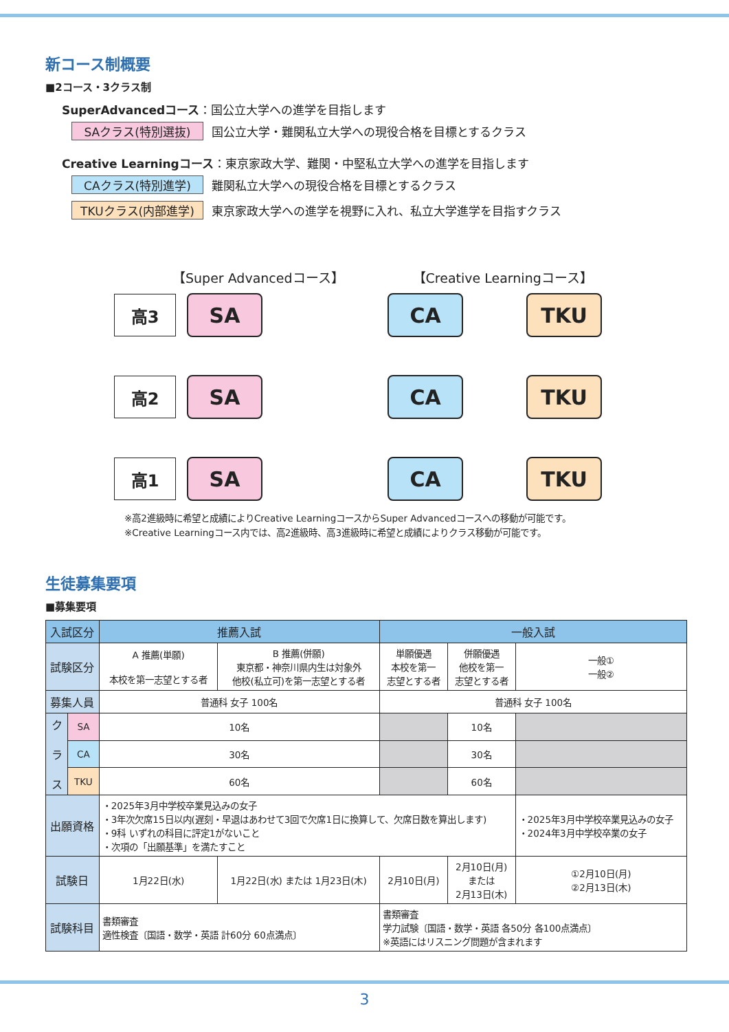新コース制概要
■2コース・3クラス制
SuperAdvancedコース：国公立大学への進学を目指します
SAクラス(特別選抜) 国公立大学・難関私立大学への現役合格を目標とするクラス
Creative Learningコース：東京家政大学、難関・中堅私立大学への進学を目指します
CAクラス(特別進学) 難関私立大学への現役合格を目標とするクラス
TKUクラス(内部進学) 東京家政大学への進学を視野に入れ、私立大学進学を目指すクラス
【Super Advancedコース】 【Creative Learningコース】
高3
SA
CA
TKU
高2
SA
CA
TKU
高1
SA
CA
TKU
※高2進級時に希望と成績によりCreative LearningコースからSuper Advancedコースへの移動が可能です。
※Creative Learningコース内では、高2進級時、高3進級時に希望と成績によりクラス移動が可能です。
生徒募集要項
■募集要項
| 入試区分 | | 推薦入試 | | 一般入試 | | |
| --- | --- | --- | --- | --- | --- | --- |
| 試験区分 | | A 推薦(単願) 本校を第一志望とする者 | B 推薦(併願) 東京都・神奈川県内生は対象外 他校(私立可)を第一志望とする者 | 単願優遇 本校を第一 志望とする者 | 併願優遇 他校を第一 志望とする者 | 一般① 一般② |
| 募集人員 | | 普通科 女子 100名 | | 普通科 女子 100名 | | |
| ク ラ ス | SA | 10名 | | | 10名 | |
| | CA | 30名 | | | 30名 | |
| | TKU | 60名 | | | 60名 | |
| 出願資格 | | ・2025年3月中学校卒業見込みの女子 ・3年次欠席15日以内(遅刻・早退はあわせて3回で欠席1日に換算して、欠席日数を算出します) ・9科 いずれの科目に評定1がないこと ・次項の「出願基準」を満たすこと | | | | ・2025年3月中学校卒業見込みの女子 ・2024年3月中学校卒業の女子 |
| 試験日 | | 1月22日(水) | 1月22日(水) または 1月23日(木) | 2月10日(月) | 2月10日(月) または 2月13日(木) | ①2月10日(月) ②2月13日(木) |
| 試験科目 | | 書類審査 適性検査〔国語・数学・英語 計60分 60点満点〕 | | 書類審査 学力試験〔国語・数学・英語 各50分 各100点満点〕 ※英語にはリスニング問題が含まれます | | |
3